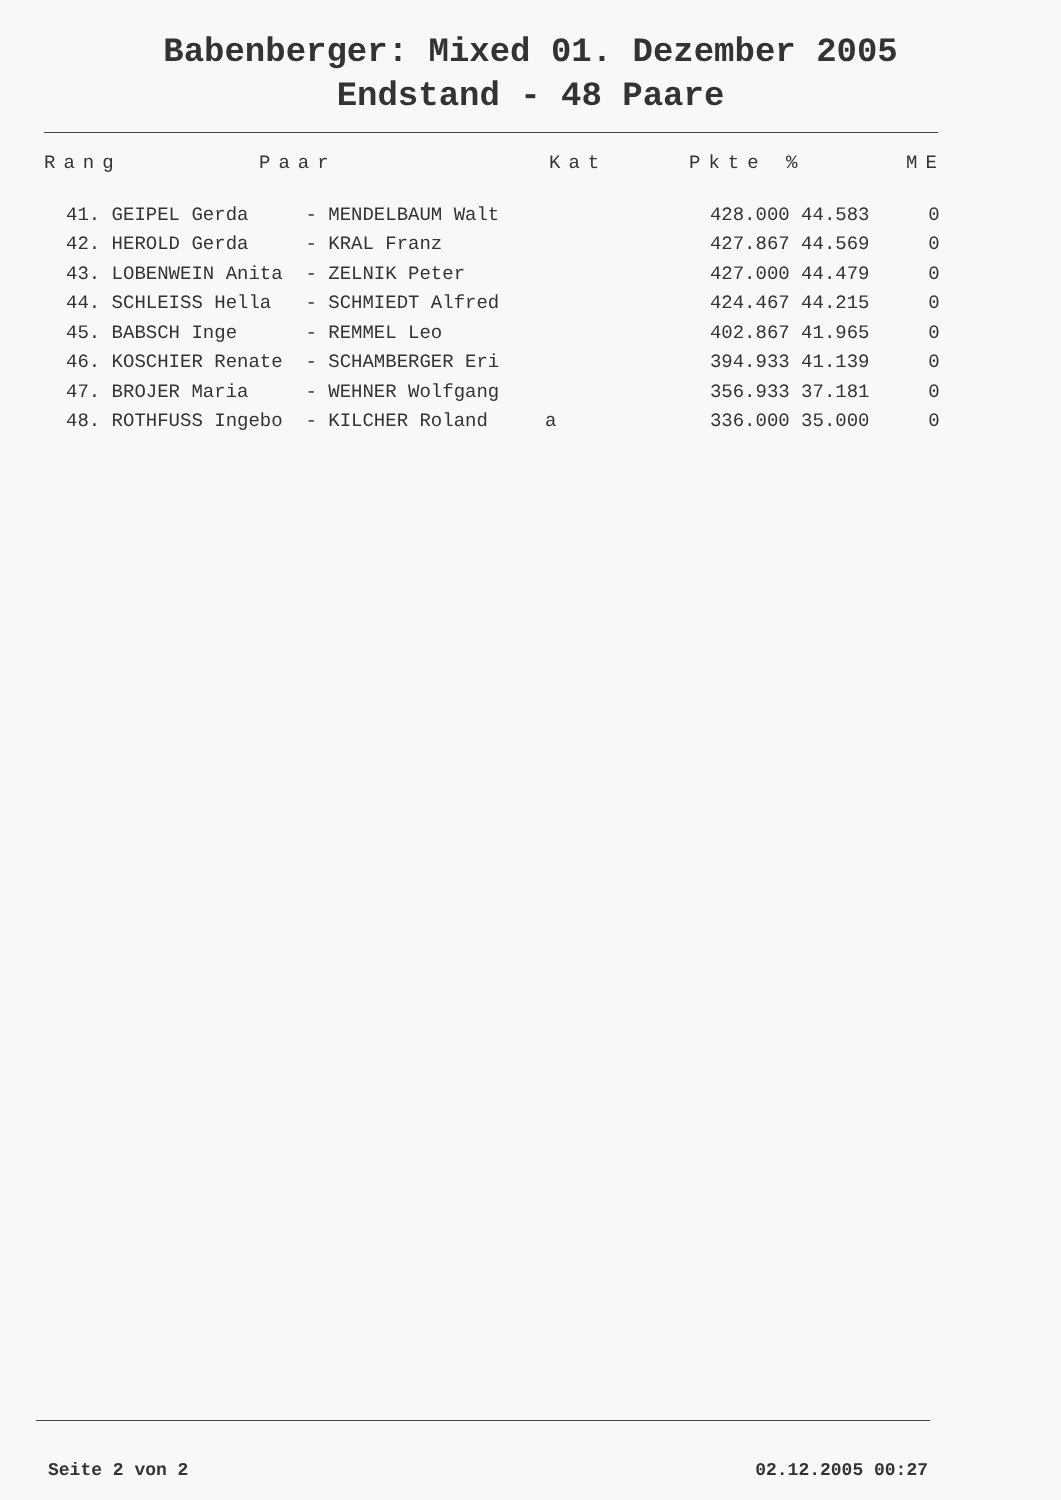Babenberger: Mixed 01. Dezember 2005
Endstand - 48 Paare
| Rang | Paar | Kat | Pkte % | ME |
| --- | --- | --- | --- | --- |
| 41. GEIPEL Gerda - MENDELBAUM Walt | | 428.000 44.583 | 0 |
| 42. HEROLD Gerda - KRAL Franz | | 427.867 44.569 | 0 |
| 43. LOBENWEIN Anita - ZELNIK Peter | | 427.000 44.479 | 0 |
| 44. SCHLEISS Hella - SCHMIEDT Alfred | | 424.467 44.215 | 0 |
| 45. BABSCH Inge - REMMEL Leo | | 402.867 41.965 | 0 |
| 46. KOSCHIER Renate - SCHAMBERGER Eri | | 394.933 41.139 | 0 |
| 47. BROJER Maria - WEHNER Wolfgang | | 356.933 37.181 | 0 |
| 48. ROTHFUSS Ingebo - KILCHER Roland | a | 336.000 35.000 | 0 |
Seite 2 von 2 02.12.2005 00:27